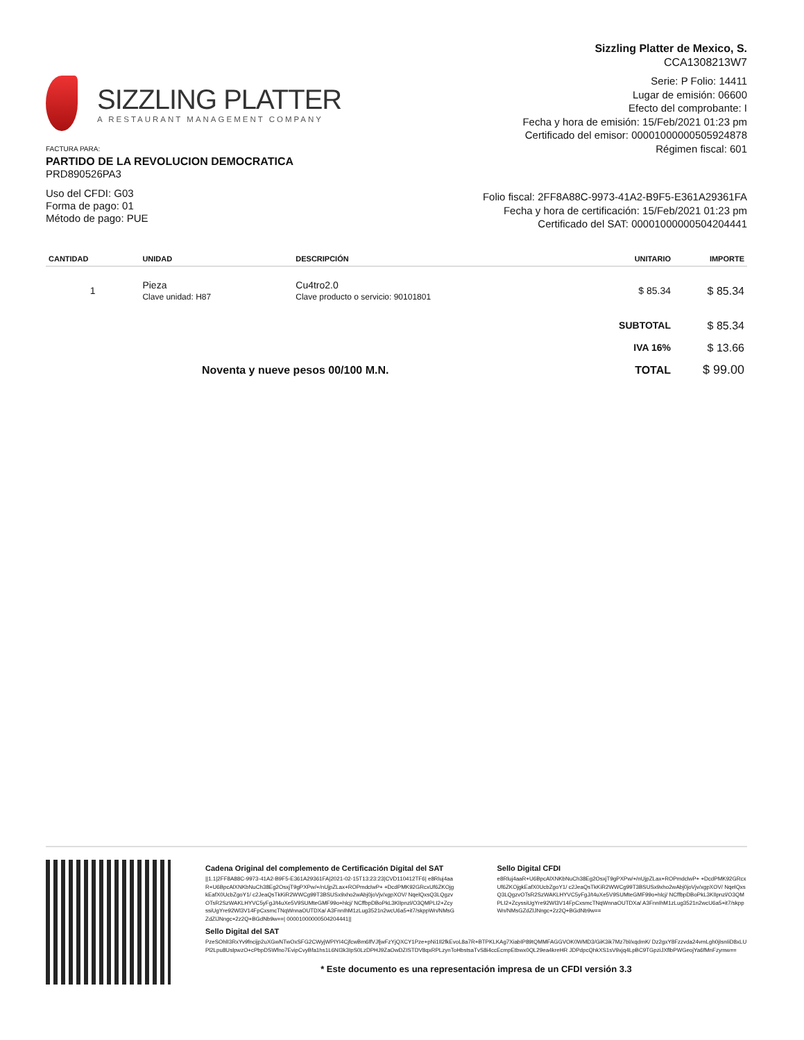SIZZLING PLATTER
A RESTAURANT MANAGEMENT COMPANY
Sizzling Platter de Mexico, S.
CCA1308213W7
Serie: P Folio: 14411
Lugar de emisión: 06600
Efecto del comprobante: I
Fecha y hora de emisión: 15/Feb/2021 01:23 pm
Certificado del emisor: 00001000000505924878
Régimen fiscal: 601
FACTURA PARA:
PARTIDO DE LA REVOLUCION DEMOCRATICA
PRD890526PA3
Uso del CFDI: G03
Forma de pago: 01
Método de pago: PUE
Folio fiscal: 2FF8A88C-9973-41A2-B9F5-E361A29361FA
Fecha y hora de certificación: 15/Feb/2021 01:23 pm
Certificado del SAT: 00001000000504204441
| CANTIDAD | UNIDAD | DESCRIPCIÓN | UNITARIO | IMPORTE |
| --- | --- | --- | --- | --- |
| 1 | Pieza Clave unidad: H87 | Cu4tro2.0 Clave producto o servicio: 90101801 | $ 85.34 | $ 85.34 |
| | | | SUBTOTAL | $ 85.34 |
| | | | IVA 16% | $ 13.66 |
| Noventa y nueve pesos 00/100 M.N. | | | TOTAL | $ 99.00 |
Cadena Original del complemento de Certificación Digital del SAT
||1.1|2FF8A88C-9973-41A2-B9F5-E361A29361FA|2021-02-15T13:23:23|CVD110412TF6| e8Rluj4aaR+U6BpcAlXNKbNuCh38Eg2OsxjT9gPXPw/+/nUjpZLax+ROPmdclwP+ +DcdPMK92GRcxUf6ZKOjgkEafX0UcbZgoY1/ c2JeaQsTkKiR2WWCg99T3BSUSx9xho2wAbj0joVjv/xgpXOV/ NqelQxsQ3LQgzvOTsR2SzWAKLHYVC5yFgJ/t4uXe5V9SUMteGMF99o+hlcj/ NCffbpDBoPkL3KlIpnzl/O3QMPLI2+ZcyssiUgYre92Wl3V14FpCxsmcTNqWnnaOUTDXa/ A3FnnIhM1zLug3521n2wcU6a5+it7/skppWn/NMsGZdZlJNngc+2z2Q+BGdNb9w==| 00001000000504204441||
Sello Digital CFDI
e8Rluj4aaR+U6BpcAlXNKbNuCh38Eg2OsxjT9gPXPw/+/nUjpZLax+ROPmdclwP+ +DcdPMK92GRcxUf6ZKOjgkEafX0UcbZgoY1/ c2JeaQsTkKiR2WWCg99T3BSUSx9xho2wAbj0joVjv/xgpXOV/ NqelQxsQ3LQgzvOTsR2SzWAKLHYVC5yFgJ/t4uXe5V9SUMteGMF99o+hlcj/ NCffbpDBoPkL3KlIpnzl/O3QMPLI2+ZcyssiUgYre92Wl3V14FpCxsmcTNqWnnaOUTDXa/ A3FnnIhM1zLug3521n2wcU6a5+it7/skppWn/NMsGZdZlJNngc+2z2Q+BGdNb9w==
Sello Digital del SAT
PzeSOhlI3RxYv9fncijp2uXGwNTwOxSFG2CWyjWPIYI4CjfcwBm6lfVJfjwFzYjQXCY1Pze+pNi1Il2fkEvoL8a7R+BTPKLKAg7XiabIP89tQMMFAGGVOK0WMD3/GiK3ik7Mz7bl/xqdmK/ Dz2gxY8Fzzvda24vmLgh0jIsnIiD8xLUPl2Lpu8UslpwzO+cPbpDSWfno7EvipCvyBfa1hs1L6NI3k3IpS0LzDPHJ9ZaOwDZISTDV8qxRPLzynToHbstsaTvS8i4ccEcmpEtbwx0QL29ea4kreHR JDPdpcQhkXS1sV9xjq4LpBC9TGpziJXflbPWGeojYa6fMnFzymw==
* Este documento es una representación impresa de un CFDI versión 3.3